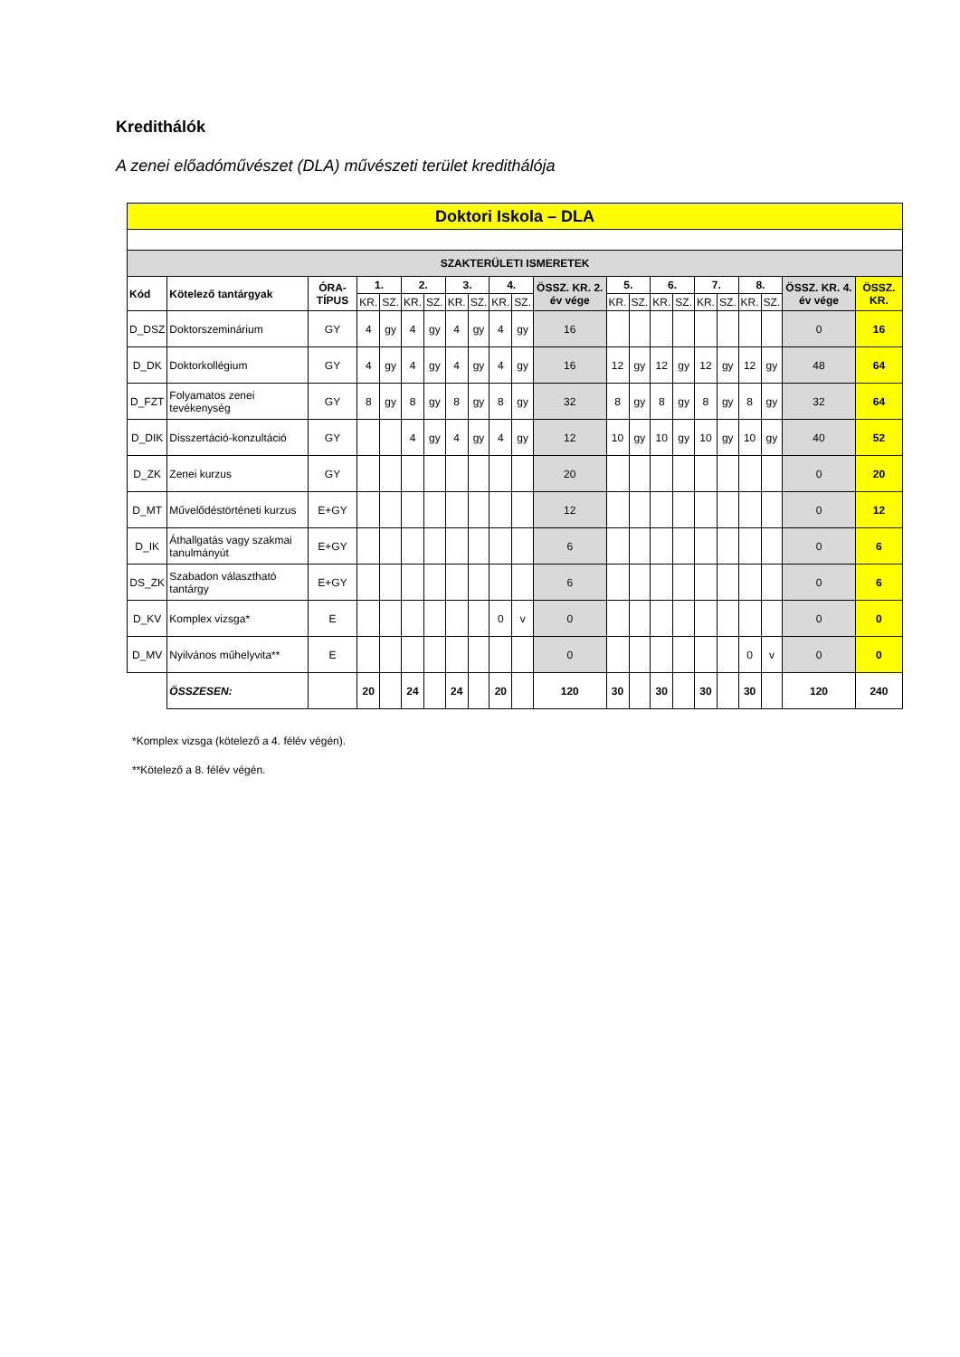Kredithálók
A zenei előadóművészet (DLA) művészeti terület kredithálója
| Doktori Iskola – DLA | | | | | | | | | | | | | | | | | | | | | |
| --- | --- | --- | --- | --- | --- | --- | --- | --- | --- | --- | --- | --- | --- | --- | --- | --- | --- | --- | --- | --- | --- |
| SZAKTERÜLETI ISMERETEK | | | | | | | | | | | | | | | | | | | | | |
| Kód | Kötelező tantárgyak | ÓRA-TÍPUS | 1. | | 2. | | 3. | | 4. | | ÖSSZ. KR. 2. év vége | 5. | | 6. | | 7. | | 8. | | ÖSSZ. KR. 4. év vége | ÖSSZ. KR. |
| | | | KR. | SZ. | KR. | SZ. | KR. | SZ. | KR. | SZ. | | KR. | SZ. | KR. | SZ. | KR. | SZ. | KR. | SZ. | | |
| D_DSZ | Doktorszeminárium | GY | 4 | gy | 4 | gy | 4 | gy | 4 | gy | 16 | | | | | | | | | 0 | 16 |
| D_DK | Doktorkollégium | GY | 4 | gy | 4 | gy | 4 | gy | 4 | gy | 16 | 12 | gy | 12 | gy | 12 | gy | 12 | gy | 48 | 64 |
| D_FZT | Folyamatos zenei tevékenység | GY | 8 | gy | 8 | gy | 8 | gy | 8 | gy | 32 | 8 | gy | 8 | gy | 8 | gy | 8 | gy | 32 | 64 |
| D_DIK | Disszertáció-konzultáció | GY | | | 4 | gy | 4 | gy | 4 | gy | 12 | 10 | gy | 10 | gy | 10 | gy | 10 | gy | 40 | 52 |
| D_ZK | Zenei kurzus | GY | | | | | | | | | 20 | | | | | | | | | 0 | 20 |
| D_MT | Művelődéstörténeti kurzus | E+GY | | | | | | | | | 12 | | | | | | | | | 0 | 12 |
| D_IK | Áthallgatás vagy szakmai tanulmányút | E+GY | | | | | | | | | 6 | | | | | | | | | 0 | 6 |
| DS_ZK | Szabadon választható tantárgy | E+GY | | | | | | | | | 6 | | | | | | | | | 0 | 6 |
| D_KV | Komplex vizsga* | E | | | | | | | 0 | v | 0 | | | | | | | | | 0 | 0 |
| D_MV | Nyilvános műhelyvita** | E | | | | | | | | | 0 | | | | | | | 0 | v | 0 | 0 |
| | ÖSSZESEN: | | 20 | | 24 | | 24 | | 20 | | 120 | 30 | | 30 | | 30 | | 30 | | 120 | 240 |
*Komplex vizsga (kötelező a 4. félév végén).
**Kötelező a 8. félév végén.